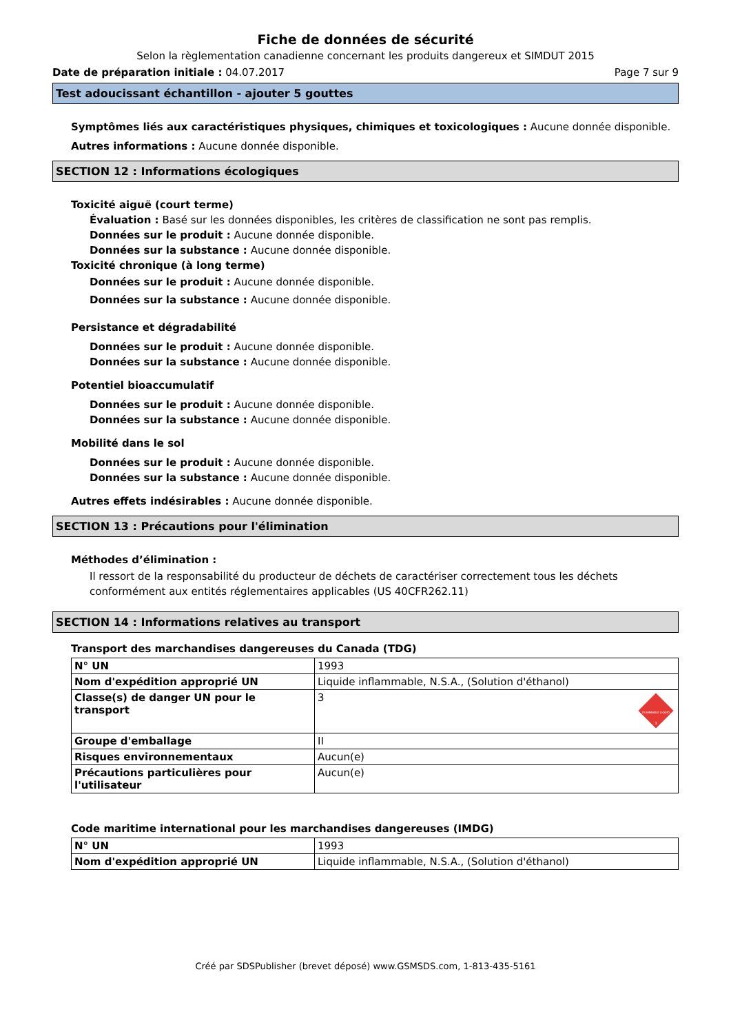Fiche de données de sécurité
Selon la règlementation canadienne concernant les produits dangereux et SIMDUT 2015
Date de préparation initiale : 04.07.2017 Page 7 sur 9
Test adoucissant échantillon - ajouter 5 gouttes
Symptômes liés aux caractéristiques physiques, chimiques et toxicologiques : Aucune donnée disponible.
Autres informations : Aucune donnée disponible.
SECTION 12 : Informations écologiques
Toxicité aiguë (court terme)
Évaluation : Basé sur les données disponibles, les critères de classification ne sont pas remplis.
Données sur le produit : Aucune donnée disponible.
Données sur la substance : Aucune donnée disponible.
Toxicité chronique (à long terme)
Données sur le produit : Aucune donnée disponible.
Données sur la substance : Aucune donnée disponible.
Persistance et dégradabilité
Données sur le produit : Aucune donnée disponible.
Données sur la substance : Aucune donnée disponible.
Potentiel bioaccumulatif
Données sur le produit : Aucune donnée disponible.
Données sur la substance : Aucune donnée disponible.
Mobilité dans le sol
Données sur le produit : Aucune donnée disponible.
Données sur la substance : Aucune donnée disponible.
Autres effets indésirables : Aucune donnée disponible.
SECTION 13 : Précautions pour l'élimination
Méthodes d’élimination :
Il ressort de la responsabilité du producteur de déchets de caractériser correctement tous les déchets conformément aux entités réglementaires applicables (US 40CFR262.11)
SECTION 14 : Informations relatives au transport
Transport des marchandises dangereuses du Canada (TDG)
| N° UN | 1993 |
| Nom d'expédition approprié UN | Liquide inflammable, N.S.A., (Solution d'éthanol) |
| Classe(s) de danger UN pour le transport | 3 FLAMMABLE LIQUID 3 |
| Groupe d'emballage | II |
| Risques environnementaux | Aucun(e) |
| Précautions particulières pour l'utilisateur | Aucun(e) |
Code maritime international pour les marchandises dangereuses (IMDG)
| N° UN | 1993 |
| Nom d'expédition approprié UN | Liquide inflammable, N.S.A., (Solution d'éthanol) |
Créé par SDSPublisher (brevet déposé) www.GSMSDS.com, 1-813-435-5161